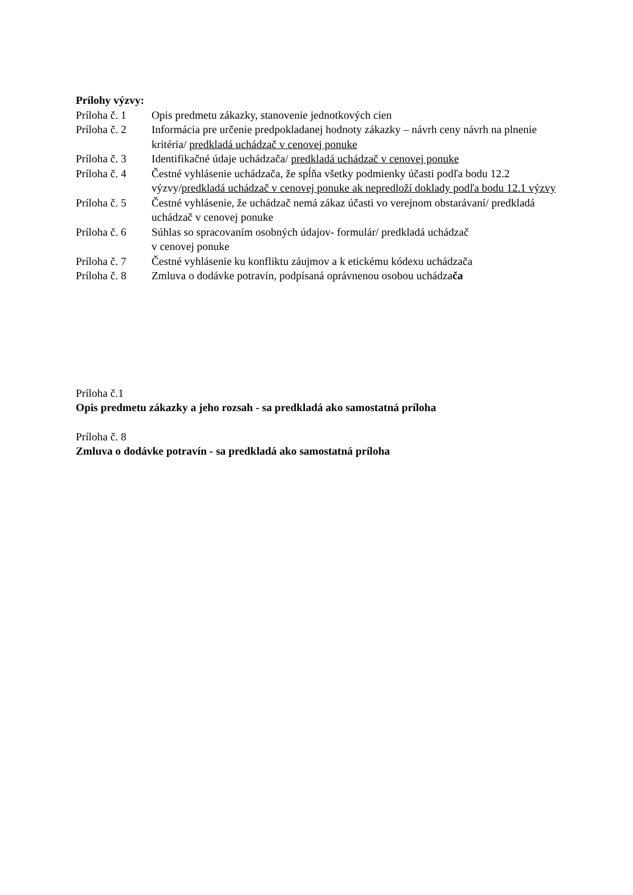Prílohy výzvy:
Príloha č. 1
Opis predmetu zákazky, stanovenie jednotkových cien
Príloha č. 2
Informácia pre určenie predpokladanej hodnoty zákazky – návrh ceny návrh na plnenie kritéria/ predkladá uchádzač v cenovej ponuke
Príloha č. 3
Identifikačné údaje uchádzača/ predkladá uchádzač v cenovej ponuke
Príloha č. 4
Čestné vyhlásenie uchádzača, že spĺňa všetky podmienky účasti podľa bodu 12.2 výzvy/predkladá uchádzač v cenovej ponuke ak nepredloží doklady podľa bodu 12.1 výzvy
Príloha č. 5
Čestné vyhlásenie, že uchádzač nemá zákaz účasti vo verejnom obstarávaní/ predkladá uchádzač v cenovej ponuke
Príloha č. 6
Súhlas so spracovaním osobných údajov- formulár/ predkladá uchádzač
v cenovej ponuke
Príloha č. 7
Čestné vyhlásenie ku konfliktu záujmov a k etickému kódexu uchádzača
Príloha č. 8
Zmluva o dodávke potravín, podpísaná oprávnenou osobou uchádzača
Príloha č.1
Opis predmetu zákazky a jeho rozsah - sa predkladá ako samostatná príloha
Príloha č. 8
Zmluva o dodávke potravín - sa predkladá ako samostatná príloha